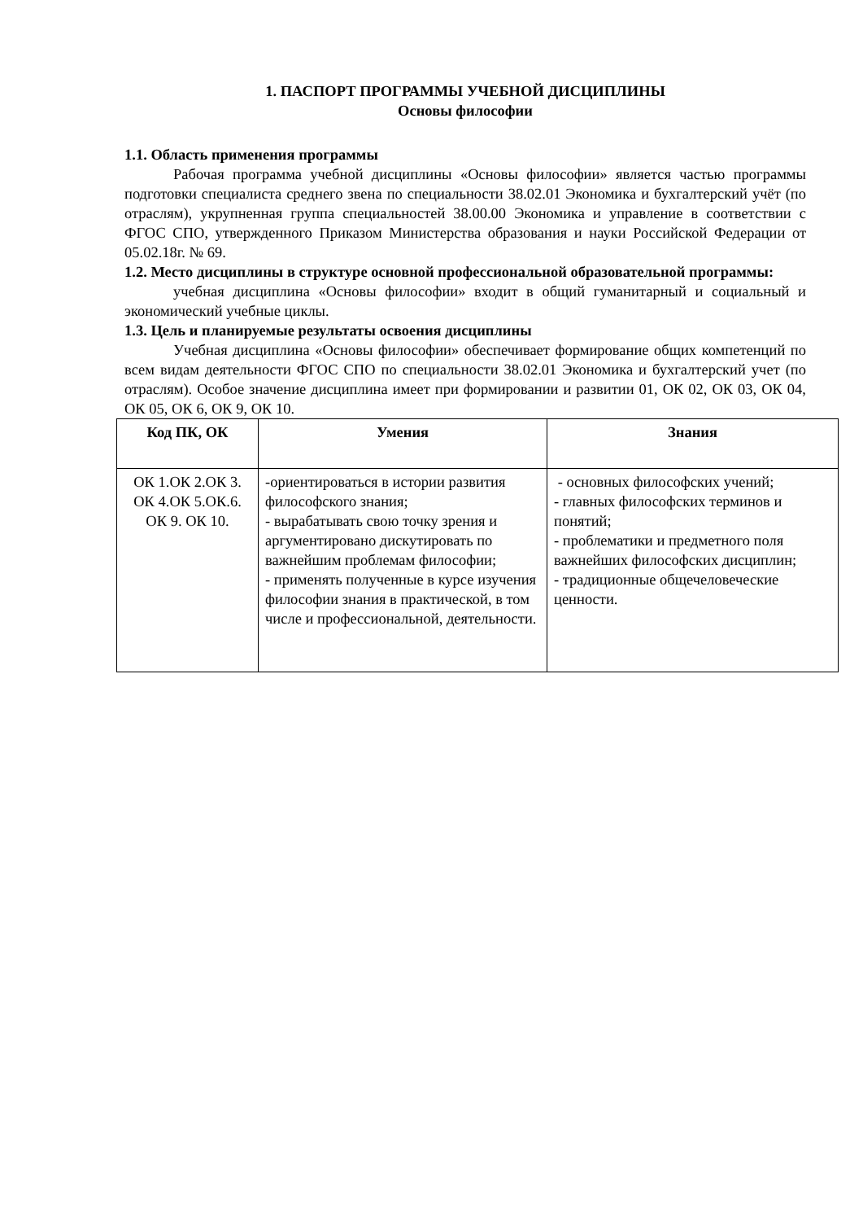1. ПАСПОРТ ПРОГРАММЫ УЧЕБНОЙ ДИСЦИПЛИНЫ
Основы философии
1.1. Область применения программы
Рабочая программа учебной дисциплины «Основы философии» является частью программы подготовки специалиста среднего звена по специальности 38.02.01 Экономика и бухгалтерский учёт (по отраслям), укрупненная группа специальностей 38.00.00 Экономика и управление в соответствии с ФГОС СПО, утвержденного Приказом Министерства образования и науки Российской Федерации от 05.02.18г. № 69.
1.2. Место дисциплины в структуре основной профессиональной образовательной программы:
учебная дисциплина «Основы философии» входит в общий гуманитарный и социальный и экономический учебные циклы.
1.3. Цель и планируемые результаты освоения дисциплины
Учебная дисциплина «Основы философии» обеспечивает формирование общих компетенций по всем видам деятельности ФГОС СПО по специальности 38.02.01 Экономика и бухгалтерский учет (по отраслям). Особое значение дисциплина имеет при формировании и развитии 01, ОК 02, ОК 03, ОК 04, ОК 05, ОК 6, ОК 9, ОК 10.
| Код ПК, ОК | Умения | Знания |
| --- | --- | --- |
| ОК 1.ОК 2.ОК 3. ОК 4.ОК 5.ОК.6. ОК 9. ОК 10. | -ориентироваться в истории развития философского знания; - вырабатывать свою точку зрения и аргументировано дискутировать по важнейшим проблемам философии; - применять полученные в курсе изучения философии знания в практической, в том числе и профессиональной, деятельности. | - основных философских учений; - главных философских терминов и понятий; - проблематики и предметного поля важнейших философских дисциплин; - традиционные общечеловеческие ценности. |